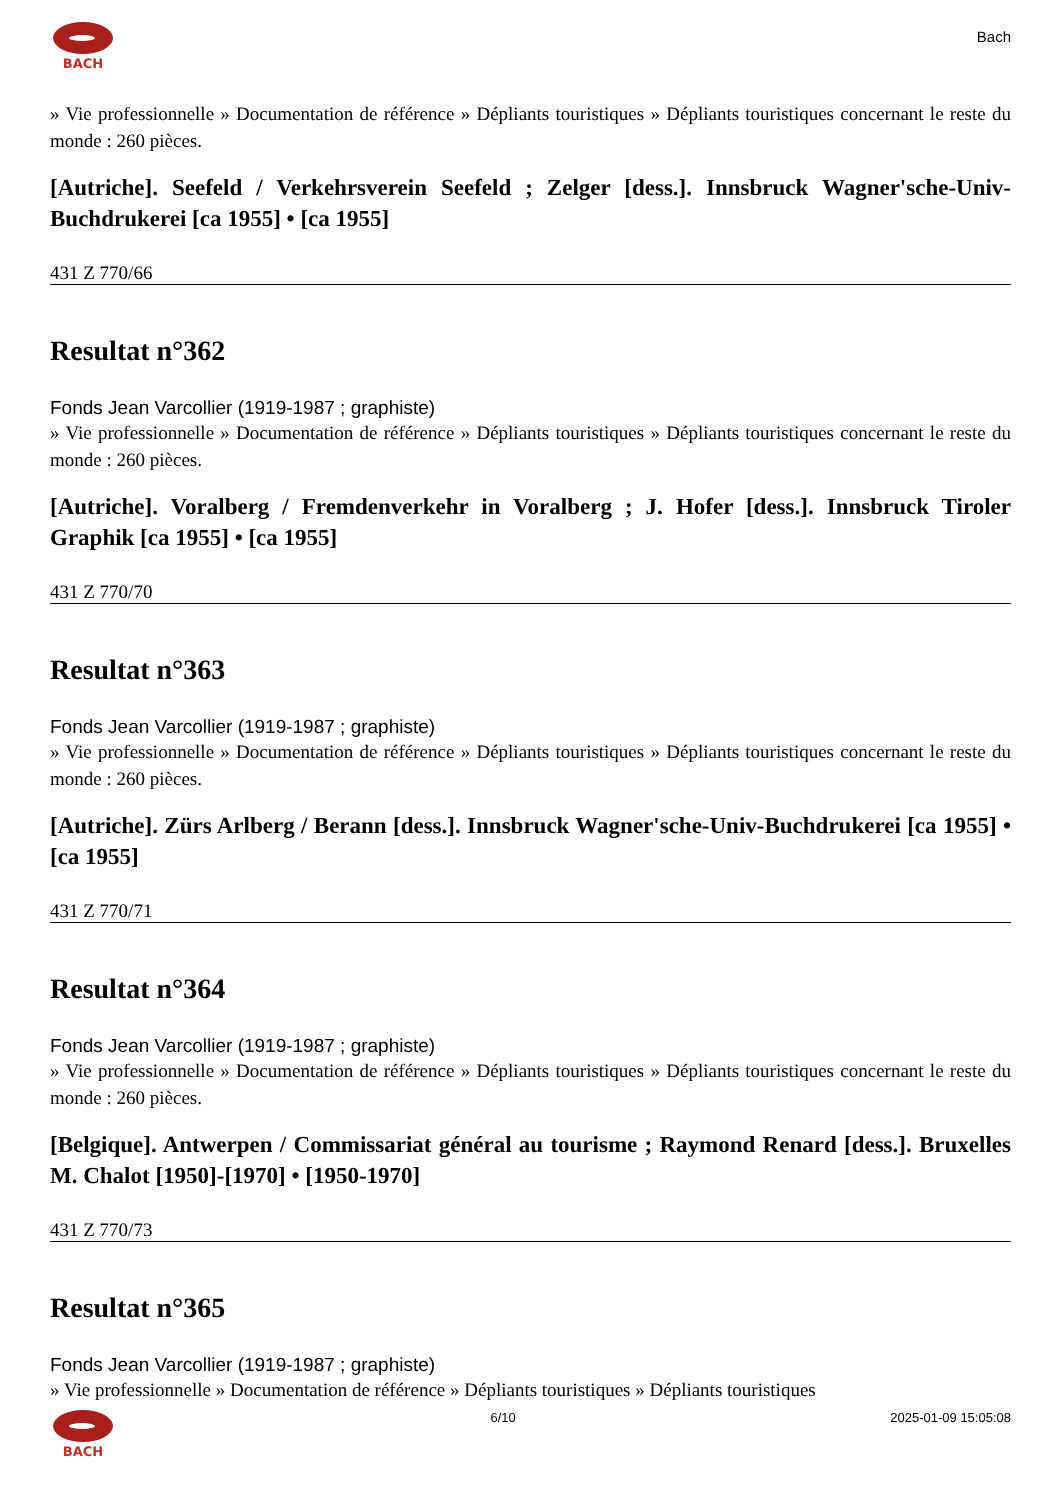BACH
Bach
» Vie professionnelle » Documentation de référence » Dépliants touristiques » Dépliants touristiques concernant le reste du monde : 260 pièces.
[Autriche]. Seefeld / Verkehrsverein Seefeld ; Zelger [dess.]. Innsbruck Wagner'sche-Univ-Buchdrukerei [ca 1955] • [ca 1955]
431 Z 770/66
Resultat n°362
Fonds Jean Varcollier (1919-1987 ; graphiste)
» Vie professionnelle » Documentation de référence » Dépliants touristiques » Dépliants touristiques concernant le reste du monde : 260 pièces.
[Autriche]. Voralberg / Fremdenverkehr in Voralberg ; J. Hofer [dess.]. Innsbruck Tiroler Graphik [ca 1955] • [ca 1955]
431 Z 770/70
Resultat n°363
Fonds Jean Varcollier (1919-1987 ; graphiste)
» Vie professionnelle » Documentation de référence » Dépliants touristiques » Dépliants touristiques concernant le reste du monde : 260 pièces.
[Autriche]. Zürs Arlberg / Berann [dess.]. Innsbruck Wagner'sche-Univ-Buchdrukerei [ca 1955] • [ca 1955]
431 Z 770/71
Resultat n°364
Fonds Jean Varcollier (1919-1987 ; graphiste)
» Vie professionnelle » Documentation de référence » Dépliants touristiques » Dépliants touristiques concernant le reste du monde : 260 pièces.
[Belgique]. Antwerpen / Commissariat général au tourisme ; Raymond Renard [dess.]. Bruxelles M. Chalot [1950]-[1970] • [1950-1970]
431 Z 770/73
Resultat n°365
Fonds Jean Varcollier (1919-1987 ; graphiste)
» Vie professionnelle » Documentation de référence » Dépliants touristiques » Dépliants touristiques
BACH 6/10 2025-01-09 15:05:08